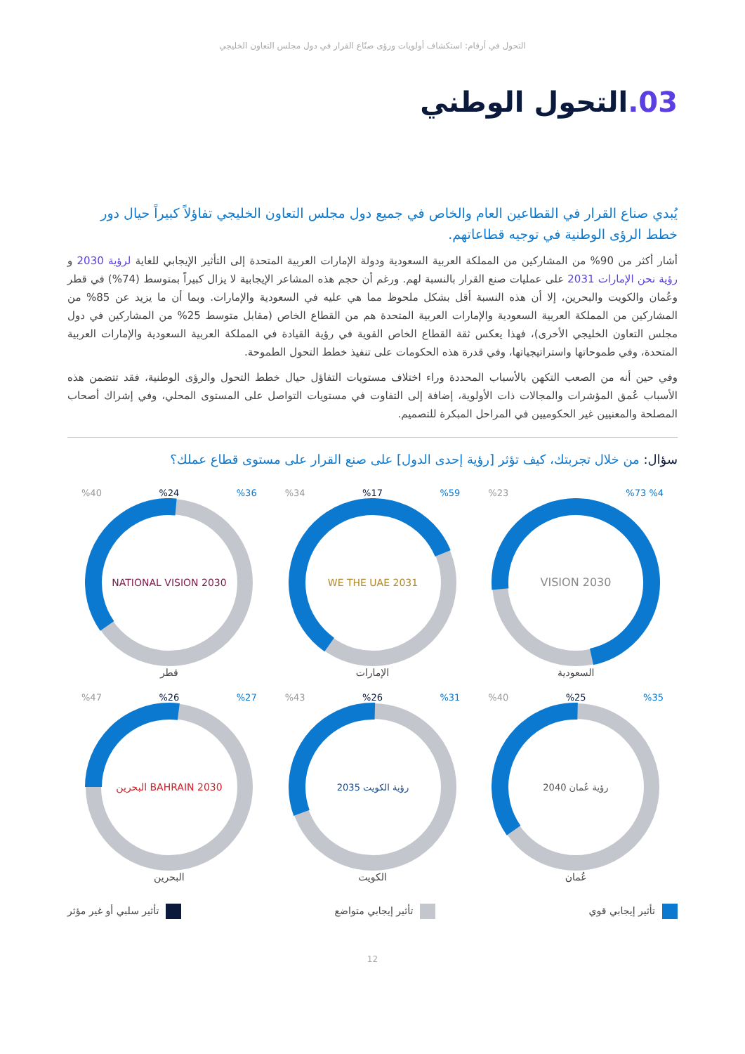التحول في أرقام: استكشاف أولويات ورؤى صنّاع القرار في دول مجلس التعاون الخليجي
03. التحول الوطني
يُبدي صناع القرار في القطاعين العام والخاص في جميع دول مجلس التعاون الخليجي تفاؤلاً كبيراً حيال دور خطط الرؤى الوطنية في توجيه قطاعاتهم.
أشار أكثر من 90% من المشاركين من المملكة العربية السعودية ودولة الإمارات العربية المتحدة إلى التأثير الإيجابي للغاية لرؤية 2030 و رؤية نحن الإمارات 2031 على عمليات صنع القرار بالنسبة لهم. ورغم أن حجم هذه المشاعر الإيجابية لا يزال كبيراً بمتوسط (74%) في قطر وعُمان والكويت والبحرين، إلا أن هذه النسبة أقل بشكل ملحوظ مما هي عليه في السعودية والإمارات. وبما أن ما يزيد عن 85% من المشاركين من المملكة العربية السعودية والإمارات العربية المتحدة هم من القطاع الخاص (مقابل متوسط 25% من المشاركين في دول مجلس التعاون الخليجي الأخرى)، فهذا يعكس ثقة القطاع الخاص القوية في رؤية القيادة في المملكة العربية السعودية والإمارات العربية المتحدة، وفي طموحاتها واستراتيجياتها، وفي قدرة هذه الحكومات على تنفيذ خطط التحول الطموحة.
وفي حين أنه من الصعب التكهن بالأسباب المحددة وراء اختلاف مستويات التفاؤل حيال خطط التحول والرؤى الوطنية، فقد تتضمن هذه الأسباب عُمق المؤشرات والمجالات ذات الأولوية، إضافة إلى التفاوت في مستويات التواصل على المستوى المحلي، وفي إشراك أصحاب المصلحة والمعنيين غير الحكوميين في المراحل المبكرة للتصميم.
سؤال: من خلال تجربتك، كيف تؤثر [رؤية إحدى الدول] على صنع القرار على مستوى قطاع عملك؟
%4 %73%23
VISION 2030
السعودية
%59%17%34
WE THE UAE 2031
الإمارات
%36%24%40
NATIONAL VISION 2030
قطر
%35%25%40
رؤية عُمان 2040
عُمان
%31%26%43
رؤية الكويت 2035
الكويت
%27%26%47
2030 BAHRAIN البحرين
البحرين
تأثير إيجابي قوي تأثير إيجابي متواضع تأثير سلبي أو غير مؤثر
12